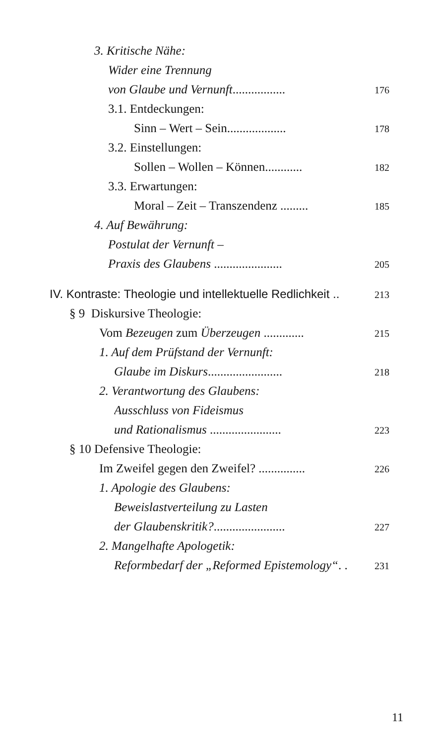3. Kritische Nähe:
Wider eine Trennung
von Glaube und Vernunft................. 176
3.1. Entdeckungen:
Sinn – Wert – Sein................... 178
3.2. Einstellungen:
Sollen – Wollen – Können............ 182
3.3. Erwartungen:
Moral – Zeit – Transzendenz ......... 185
4. Auf Bewährung:
Postulat der Vernunft –
Praxis des Glaubens ...................... 205
IV. Kontraste: Theologie und intellektuelle Redlichkeit .. 213
§ 9 Diskursive Theologie:
Vom Bezeugen zum Überzeugen ............. 215
1. Auf dem Prüfstand der Vernunft:
Glaube im Diskurs........................ 218
2. Verantwortung des Glaubens:
Ausschluss von Fideismus
und Rationalismus ....................... 223
§ 10 Defensive Theologie:
Im Zweifel gegen den Zweifel? ............... 226
1. Apologie des Glaubens:
Beweislastverteilung zu Lasten
der Glaubenskritik?....................... 227
2. Mangelhafte Apologetik:
Reformbedarf der „Reformed Epistemology“. . 231
11